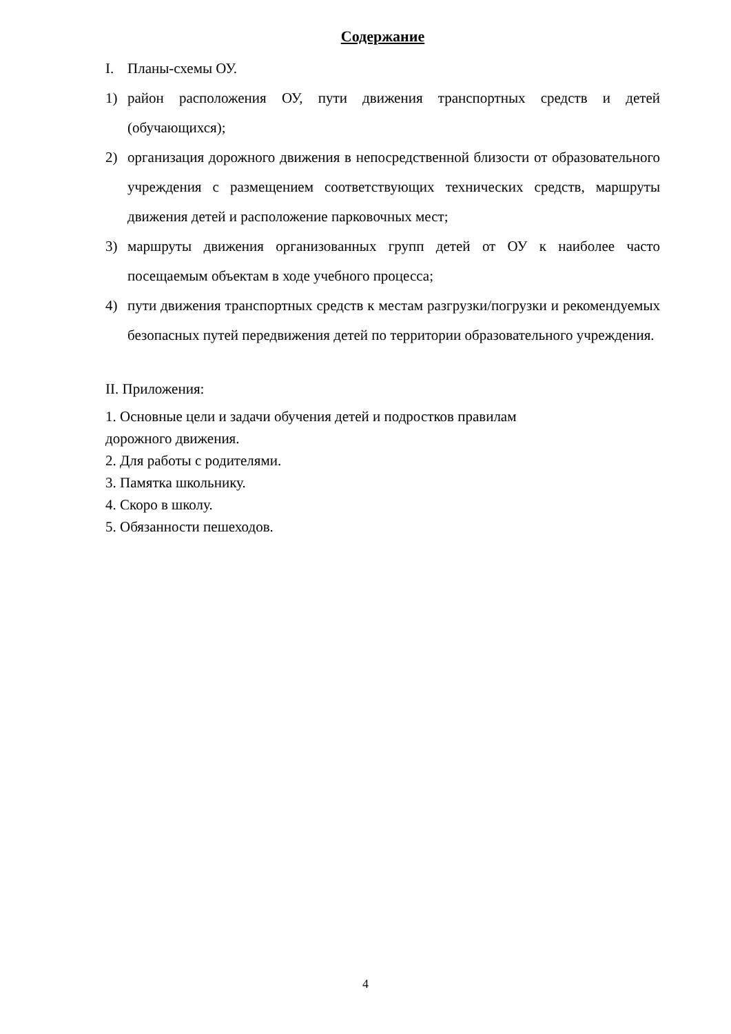Содержание
I. Планы-схемы ОУ.
1) район расположения ОУ, пути движения транспортных средств и детей (обучающихся);
2) организация дорожного движения в непосредственной близости от образовательного учреждения с размещением соответствующих технических средств, маршруты движения детей и расположение парковочных мест;
3) маршруты движения организованных групп детей от ОУ к наиболее часто посещаемым объектам в ходе учебного процесса;
4) пути движения транспортных средств к местам разгрузки/погрузки и рекомендуемых безопасных путей передвижения детей по территории образовательного учреждения.
II. Приложения:
1. Основные цели и задачи обучения детей и подростков правилам
дорожного движения.
2. Для работы с родителями.
3. Памятка школьнику.
4. Скоро в школу.
5. Обязанности пешеходов.
4